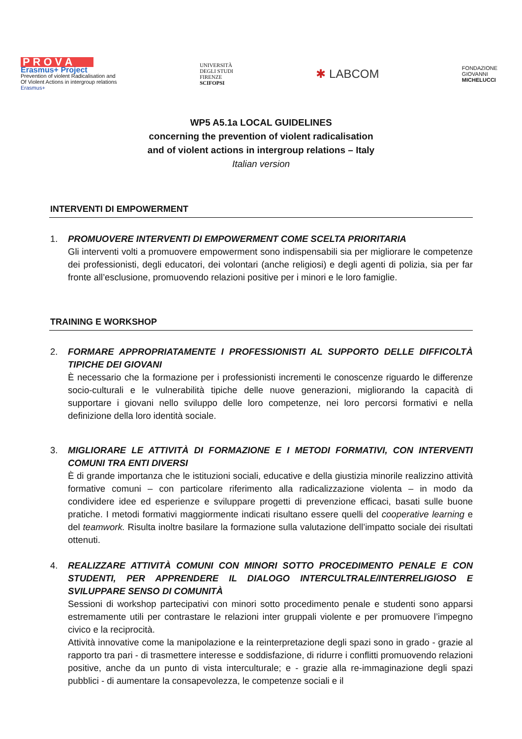P R O V A
Erasmus+ Project
Prevention of violent Radicalisation and
Of Violent Actions in intergroup relations
Erasmus+
UNIVERSITÀ
DEGLI STUDI
FIRENZE
SCIFOPSI
✱ LABCOM
FONDAZIONE
GIOVANNI
MICHELUCCI
WP5 A5.1a LOCAL GUIDELINES
concerning the prevention of violent radicalisation
and of violent actions in intergroup relations – Italy
Italian version
INTERVENTI DI EMPOWERMENT
1. PROMUOVERE INTERVENTI DI EMPOWERMENT COME SCELTA PRIORITARIA
Gli interventi volti a promuovere empowerment sono indispensabili sia per migliorare le competenze dei professionisti, degli educatori, dei volontari (anche religiosi) e degli agenti di polizia, sia per far fronte all’esclusione, promuovendo relazioni positive per i minori e le loro famiglie.
TRAINING E WORKSHOP
2. FORMARE APPROPRIATAMENTE I PROFESSIONISTI AL SUPPORTO DELLE DIFFICOLTÀ TIPICHE DEI GIOVANI
È necessario che la formazione per i professionisti incrementi le conoscenze riguardo le differenze socio-culturali e le vulnerabilità tipiche delle nuove generazioni, migliorando la capacità di supportare i giovani nello sviluppo delle loro competenze, nei loro percorsi formativi e nella definizione della loro identità sociale.
3. MIGLIORARE LE ATTIVITÀ DI FORMAZIONE E I METODI FORMATIVI, CON INTERVENTI COMUNI TRA ENTI DIVERSI
È di grande importanza che le istituzioni sociali, educative e della giustizia minorile realizzino attività formative comuni – con particolare riferimento alla radicalizzazione violenta – in modo da condividere idee ed esperienze e sviluppare progetti di prevenzione efficaci, basati sulle buone pratiche. I metodi formativi maggiormente indicati risultano essere quelli del cooperative learning e del teamwork. Risulta inoltre basilare la formazione sulla valutazione dell’impatto sociale dei risultati ottenuti.
4. REALIZZARE ATTIVITÀ COMUNI CON MINORI SOTTO PROCEDIMENTO PENALE E CON STUDENTI, PER APPRENDERE IL DIALOGO INTERCULTRALE/INTERRELIGIOSO E SVILUPPARE SENSO DI COMUNITÀ
Sessioni di workshop partecipativi con minori sotto procedimento penale e studenti sono apparsi estremamente utili per contrastare le relazioni inter gruppali violente e per promuovere l’impegno civico e la reciprocità.
Attività innovative come la manipolazione e la reinterpretazione degli spazi sono in grado - grazie al rapporto tra pari - di trasmettere interesse e soddisfazione, di ridurre i conflitti promuovendo relazioni positive, anche da un punto di vista interculturale; e - grazie alla re-immaginazione degli spazi pubblici - di aumentare la consapevolezza, le competenze sociali e il